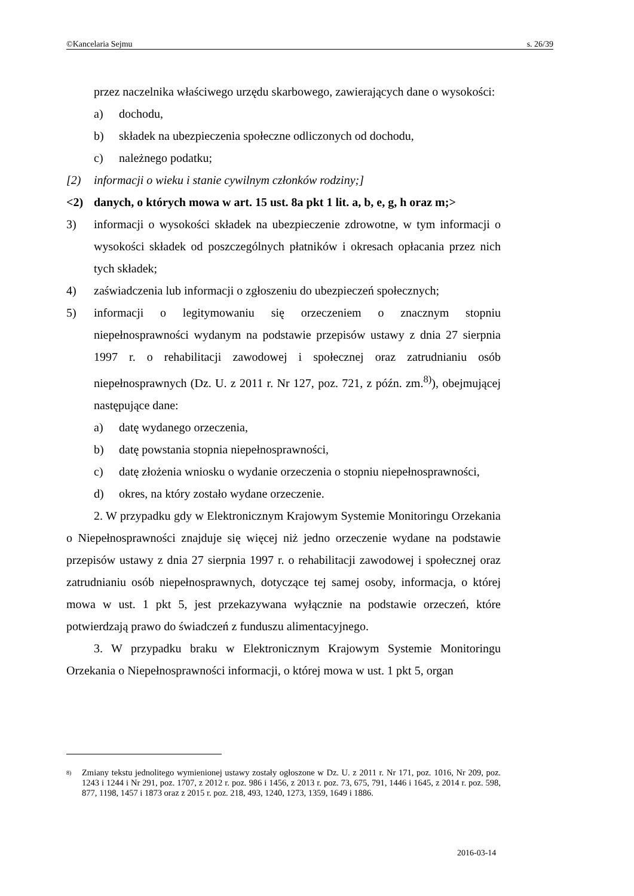©Kancelaria Sejmu s. 26/39
przez naczelnika właściwego urzędu skarbowego, zawierających dane o wysokości:
a) dochodu,
b) składek na ubezpieczenia społeczne odliczonych od dochodu,
c) należnego podatku;
[2) informacji o wieku i stanie cywilnym członków rodziny;]
<2) danych, o których mowa w art. 15 ust. 8a pkt 1 lit. a, b, e, g, h oraz m;>
3) informacji o wysokości składek na ubezpieczenie zdrowotne, w tym informacji o wysokości składek od poszczególnych płatników i okresach opłacania przez nich tych składek;
4) zaświadczenia lub informacji o zgłoszeniu do ubezpieczeń społecznych;
5) informacji o legitymowaniu się orzeczeniem o znacznym stopniu niepełnosprawności wydanym na podstawie przepisów ustawy z dnia 27 sierpnia 1997 r. o rehabilitacji zawodowej i społecznej oraz zatrudnianiu osób niepełnosprawnych (Dz. U. z 2011 r. Nr 127, poz. 721, z późn. zm.<sup>8)</sup>), obejmującej następujące dane:
a) datę wydanego orzeczenia,
b) datę powstania stopnia niepełnosprawności,
c) datę złożenia wniosku o wydanie orzeczenia o stopniu niepełnosprawności,
d) okres, na który zostało wydane orzeczenie.
2. W przypadku gdy w Elektronicznym Krajowym Systemie Monitoringu Orzekania o Niepełnosprawności znajduje się więcej niż jedno orzeczenie wydane na podstawie przepisów ustawy z dnia 27 sierpnia 1997 r. o rehabilitacji zawodowej i społecznej oraz zatrudnianiu osób niepełnosprawnych, dotyczące tej samej osoby, informacja, o której mowa w ust. 1 pkt 5, jest przekazywana wyłącznie na podstawie orzeczeń, które potwierdzają prawo do świadczeń z funduszu alimentacyjnego.
3. W przypadku braku w Elektronicznym Krajowym Systemie Monitoringu Orzekania o Niepełnosprawności informacji, o której mowa w ust. 1 pkt 5, organ
<sup>8)</sup>
Zmiany tekstu jednolitego wymienionej ustawy zostały ogłoszone w Dz. U. z 2011 r. Nr 171, poz. 1016, Nr 209, poz. 1243 i 1244 i Nr 291, poz. 1707, z 2012 r. poz. 986 i 1456, z 2013 r. poz. 73, 675, 791, 1446 i 1645, z 2014 r. poz. 598, 877, 1198, 1457 i 1873 oraz z 2015 r. poz. 218, 493, 1240, 1273, 1359, 1649 i 1886.
2016-03-14